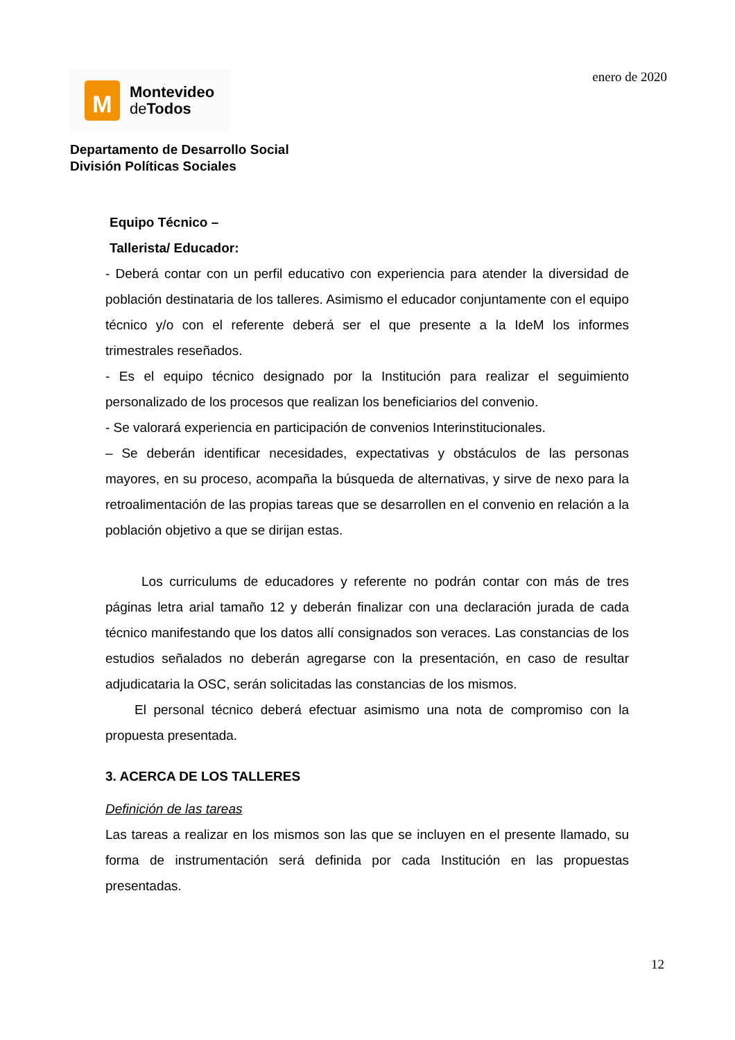M
Montevideo
de Todos
enero de 2020
Departamento de Desarrollo Social
División Políticas Sociales
Equipo Técnico –
Tallerista/ Educador:
- Deberá contar con un perfil educativo con experiencia para atender la diversidad de población destinataria de los talleres. Asimismo el educador conjuntamente con el equipo técnico y/o con el referente deberá ser el que presente a la IdeM los informes trimestrales reseñados.
- Es el equipo técnico designado por la Institución para realizar el seguimiento personalizado de los procesos que realizan los beneficiarios del convenio.
- Se valorará experiencia en participación de convenios Interinstitucionales.
– Se deberán identificar necesidades, expectativas y obstáculos de las personas mayores, en su proceso, acompaña la búsqueda de alternativas, y sirve de nexo para la retroalimentación de las propias tareas que se desarrollen en el convenio en relación a la población objetivo a que se dirijan estas.
Los curriculums de educadores y referente no podrán contar con más de tres páginas letra arial tamaño 12 y deberán finalizar con una declaración jurada de cada técnico manifestando que los datos allí consignados son veraces. Las constancias de los estudios señalados no deberán agregarse con la presentación, en caso de resultar adjudicataria la OSC, serán solicitadas las constancias de los mismos.
El personal técnico deberá efectuar asimismo una nota de compromiso con la propuesta presentada.
3. ACERCA DE LOS TALLERES
Definición de las tareas
Las tareas a realizar en los mismos son las que se incluyen en el presente llamado, su forma de instrumentación será definida por cada Institución en las propuestas presentadas.
12